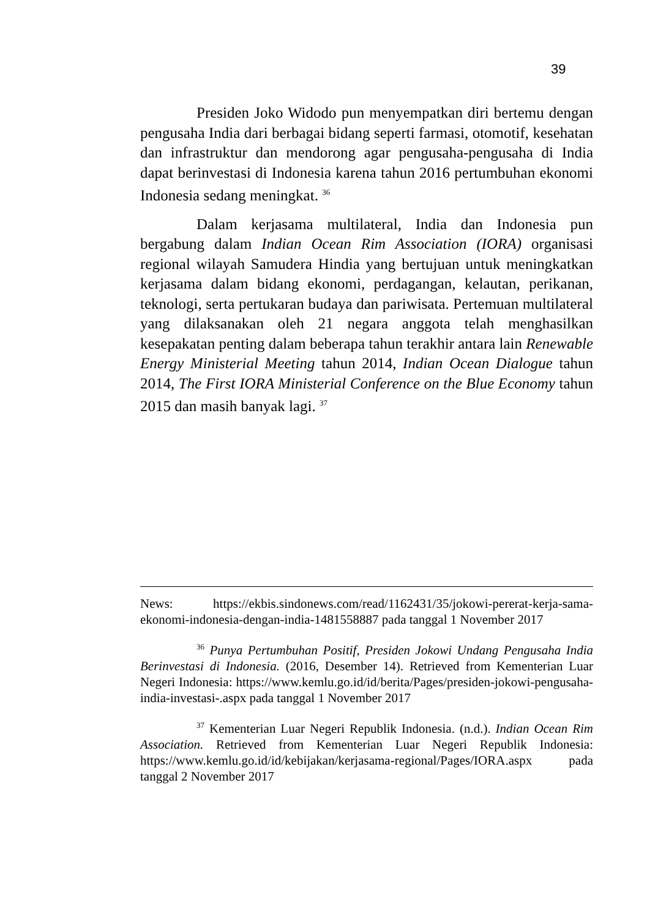39
Presiden Joko Widodo pun menyempatkan diri bertemu dengan pengusaha India dari berbagai bidang seperti farmasi, otomotif, kesehatan dan infrastruktur dan mendorong agar pengusaha-pengusaha di India dapat berinvestasi di Indonesia karena tahun 2016 pertumbuhan ekonomi Indonesia sedang meningkat. <sup>36</sup>
Dalam kerjasama multilateral, India dan Indonesia pun bergabung dalam Indian Ocean Rim Association (IORA) organisasi regional wilayah Samudera Hindia yang bertujuan untuk meningkatkan kerjasama dalam bidang ekonomi, perdagangan, kelautan, perikanan, teknologi, serta pertukaran budaya dan pariwisata. Pertemuan multilateral yang dilaksanakan oleh 21 negara anggota telah menghasilkan kesepakatan penting dalam beberapa tahun terakhir antara lain Renewable Energy Ministerial Meeting tahun 2014, Indian Ocean Dialogue tahun 2014, The First IORA Ministerial Conference on the Blue Economy tahun 2015 dan masih banyak lagi. <sup>37</sup>
News: https://ekbis.sindonews.com/read/1162431/35/jokowi-pererat-kerja-sama-ekonomi-indonesia-dengan-india-1481558887 pada tanggal 1 November 2017
<sup>36</sup> Punya Pertumbuhan Positif, Presiden Jokowi Undang Pengusaha India Berinvestasi di Indonesia. (2016, Desember 14). Retrieved from Kementerian Luar Negeri Indonesia: https://www.kemlu.go.id/id/berita/Pages/presiden-jokowi-pengusaha-india-investasi-.aspx pada tanggal 1 November 2017
<sup>37</sup> Kementerian Luar Negeri Republik Indonesia. (n.d.). Indian Ocean Rim Association. Retrieved from Kementerian Luar Negeri Republik Indonesia: https://www.kemlu.go.id/id/kebijakan/kerjasama-regional/Pages/IORA.aspx pada tanggal 2 November 2017